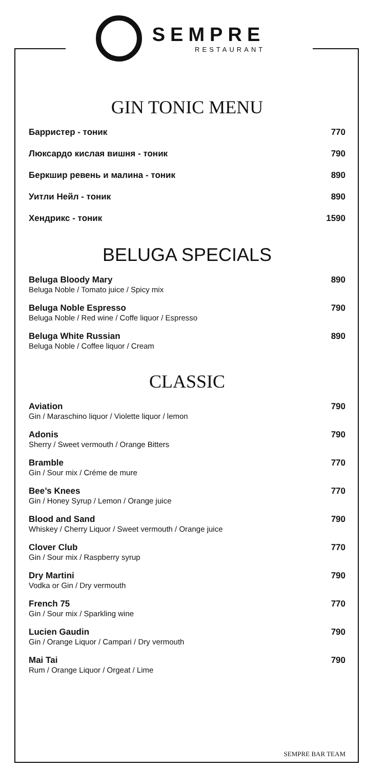SEMPRE
RESTAURANT
GIN TONIC MENU
Барристер - тоник 770
Люксардо кислая вишня - тоник 790
Беркшир ревень и малина - тоник 890
Уитли Нейл - тоник 890
Хендрикс - тоник 1590
BELUGA SPECIALS
Beluga Bloody Mary 890
Beluga Noble / Tomato juice / Spicy mix
Beluga Noble Espresso 790
Beluga Noble / Red wine / Coffe liquor / Espresso
Beluga White Russian 890
Beluga Noble / Coffee liquor / Cream
CLASSIC
Aviation 790
Gin / Maraschino liquor / Violette liquor / lemon
Adonis 790
Sherry / Sweet vermouth / Orange Bitters
Bramble 770
Gin / Sour mix / Créme de mure
Bee’s Knees 770
Gin / Honey Syrup / Lemon / Orange juice
Blood and Sand 790
Whiskey / Cherry Liquor / Sweet vermouth / Orange juice
Clover Club 770
Gin / Sour mix / Raspberry syrup
Dry Martini 790
Vodka or Gin / Dry vermouth
French 75 770
Gin / Sour mix / Sparkling wine
Lucien Gaudin 790
Gin / Orange Liquor / Campari / Dry vermouth
Mai Tai 790
Rum / Orange Liquor / Orgeat / Lime
SEMPRE BAR TEAM